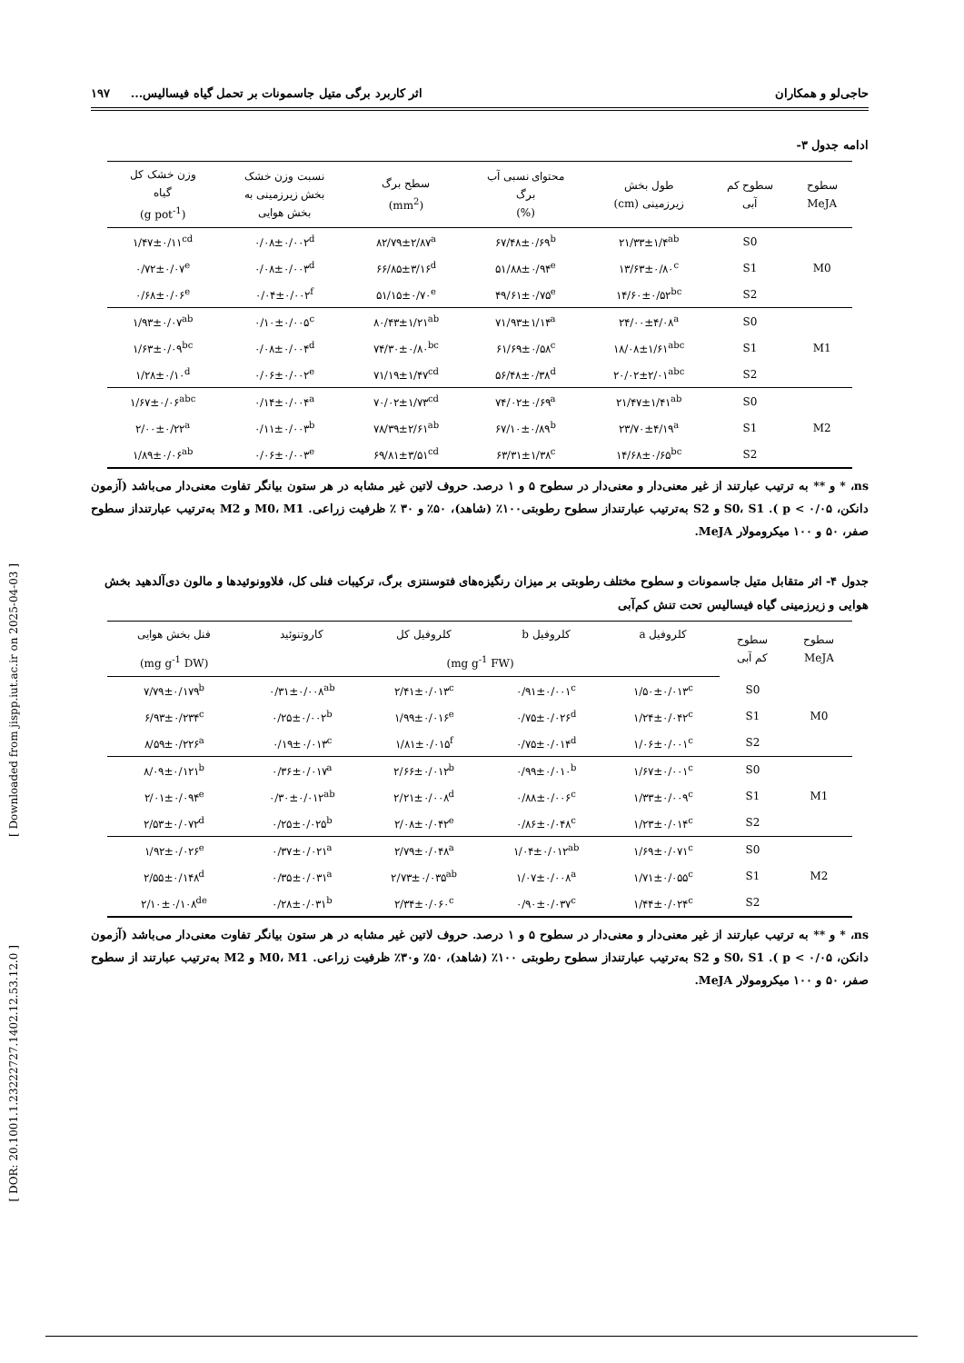[ Downloaded from jispp.iut.ac.ir on 2025-04-03 ]
[ DOR: 20.1001.1.23222727.1402.12.53.12.0 ]
حاجی‌لو و همکاران اثر کاربرد برگی متیل جاسمونات بر تحمل گیاه فیسالیس... ۱۹۷
ادامه جدول ۳-
| سطوح MeJA | سطوح کم آبی | طول بخش زیرزمینی (cm) | محتوای نسبی آب برگ (%) | سطح برگ (mm<sup>2</sup>) | نسبت وزن خشک بخش زیرزمینی به بخش هوایی | وزن خشک کل گیاه (g pot<sup>-1</sup>) |
| --- | --- | --- | --- | --- | --- | --- |
| M0 | S0 | ۲۱/۳۳±۱/۴<sup>ab</sup> | ۶۷/۴۸±۰/۶۹<sup>b</sup> | ۸۲/۷۹±۲/۸۷<sup>a</sup> | ۰/۰۸±۰/۰۰۲<sup>d</sup> | ۱/۴۷±۰/۱۱<sup>cd</sup> |
| | S1 | ۱۳/۶۳±۰/۸۰<sup>c</sup> | ۵۱/۸۸±۰/۹۴<sup>e</sup> | ۶۶/۸۵±۳/۱۶<sup>d</sup> | ۰/۰۸±۰/۰۰۳<sup>d</sup> | ۰/۷۲±۰/۰۷<sup>e</sup> |
| | S2 | ۱۴/۶۰±۰/۵۲<sup>bc</sup> | ۴۹/۶۱±۰/۷۵<sup>e</sup> | ۵۱/۱۵±۰/۷۰<sup>e</sup> | ۰/۰۴±۰/۰۰۲<sup>f</sup> | ۰/۶۸±۰/۰۶<sup>e</sup> |
| M1 | S0 | ۲۴/۰۰±۴/۰۸<sup>a</sup> | ۷۱/۹۳±۱/۱۴<sup>a</sup> | ۸۰/۴۳±۱/۲۱<sup>ab</sup> | ۰/۱۰±۰/۰۰۵<sup>c</sup> | ۱/۹۳±۰/۰۷<sup>ab</sup> |
| | S1 | ۱۸/۰۸±۱/۶۱<sup>abc</sup> | ۶۱/۶۹±۰/۵۸<sup>c</sup> | ۷۴/۳۰±۰/۸۰<sup>bc</sup> | ۰/۰۸±۰/۰۰۴<sup>d</sup> | ۱/۶۳±۰/۰۹<sup>bc</sup> |
| | S2 | ۲۰/۰۲±۲/۰۱<sup>abc</sup> | ۵۶/۴۸±۰/۳۸<sup>d</sup> | ۷۱/۱۹±۱/۴۷<sup>cd</sup> | ۰/۰۶±۰/۰۰۲<sup>e</sup> | ۱/۲۸±۰/۱۰<sup>d</sup> |
| M2 | S0 | ۲۱/۴۷±۱/۴۱<sup>ab</sup> | ۷۴/۰۲±۰/۶۹<sup>a</sup> | ۷۰/۰۲±۱/۷۳<sup>cd</sup> | ۰/۱۴±۰/۰۰۴<sup>a</sup> | ۱/۶۷±۰/۰۶<sup>abc</sup> |
| | S1 | ۲۳/۷۰±۴/۱۹<sup>a</sup> | ۶۷/۱۰±۰/۸۹<sup>b</sup> | ۷۸/۳۹±۲/۶۱<sup>ab</sup> | ۰/۱۱±۰/۰۰۳<sup>b</sup> | ۲/۰۰±۰/۲۲<sup>a</sup> |
| | S2 | ۱۴/۶۸±۰/۶۵<sup>bc</sup> | ۶۳/۳۱±۱/۳۸<sup>c</sup> | ۶۹/۸۱±۳/۵۱<sup>cd</sup> | ۰/۰۶±۰/۰۰۳<sup>e</sup> | ۱/۸۹±۰/۰۶<sup>ab</sup> |
ns، * و ** به ترتیب عبارتند از غیر معنی‌دار و معنی‌دار در سطوح ۵ و ۱ درصد. حروف لاتین غیر مشابه در هر ستون بیانگر تفاوت معنی‌دار می‌باشد (آزمون دانکن، p < ۰/۰۵ ). S0، S1 و S2 به‌ترتیب عبارتنداز سطوح رطوبتی۱۰۰٪ (شاهد)، ۵۰٪ و ۳۰ ٪ ظرفیت زراعی. M0، M1 و M2 به‌ترتیب عبارتنداز سطوح صفر، ۵۰ و ۱۰۰ میکرومولار MeJA.
جدول ۴- اثر متقابل متیل جاسمونات و سطوح مختلف رطوبتی بر میزان رنگیزه‌های فتوسنتزی برگ، ترکیبات فنلی کل، فلاوونوئیدها و مالون دی‌آلدهید بخش هوایی و زیرزمینی گیاه فیسالیس تحت تنش کم‌آبی
| سطوح MeJA | سطوح کم آبی | کلروفیل a | کلروفیل b | کلروفیل کل | کاروتنوئید | فنل بخش هوایی |
| --- | --- | --- | --- | --- | --- | --- |
| | | (mg g<sup>-1</sup> FW) | | | | (mg g<sup>-1</sup> DW) |
| M0 | S0 | ۱/۵۰±۰/۰۱۳<sup>c</sup> | ۰/۹۱±۰/۰۰۱<sup>c</sup> | ۲/۴۱±۰/۰۱۳<sup>c</sup> | ۰/۳۱±۰/۰۰۸<sup>ab</sup> | ۷/۷۹±۰/۱۷۹<sup>b</sup> |
| | S1 | ۱/۲۴±۰/۰۴۲<sup>c</sup> | ۰/۷۵±۰/۰۲۶<sup>d</sup> | ۱/۹۹±۰/۰۱۶<sup>e</sup> | ۰/۲۵±۰/۰۰۲<sup>b</sup> | ۶/۹۳±۰/۲۳۴<sup>c</sup> |
| | S2 | ۱/۰۶±۰/۰۰۱<sup>c</sup> | ۰/۷۵±۰/۰۱۴<sup>d</sup> | ۱/۸۱±۰/۰۱۵<sup>f</sup> | ۰/۱۹±۰/۰۱۳<sup>c</sup> | ۸/۵۹±۰/۲۲۶<sup>a</sup> |
| M1 | S0 | ۱/۶۷±۰/۰۰۱<sup>c</sup> | ۰/۹۹±۰/۰۱۰<sup>b</sup> | ۲/۶۶±۰/۰۱۲<sup>b</sup> | ۰/۳۶±۰/۰۱۷<sup>a</sup> | ۸/۰۹±۰/۱۲۱<sup>b</sup> |
| | S1 | ۱/۳۳±۰/۰۰۹<sup>c</sup> | ۰/۸۸±۰/۰۰۶<sup>c</sup> | ۲/۲۱±۰/۰۰۸<sup>d</sup> | ۰/۳۰±۰/۰۱۲<sup>ab</sup> | ۲/۰۱±۰/۰۹۴<sup>e</sup> |
| | S2 | ۱/۲۳±۰/۰۱۴<sup>c</sup> | ۰/۸۶±۰/۰۴۸<sup>c</sup> | ۲/۰۸±۰/۰۴۲<sup>e</sup> | ۰/۲۵±۰/۰۲۵<sup>b</sup> | ۲/۵۳±۰/۰۷۲<sup>d</sup> |
| M2 | S0 | ۱/۶۹±۰/۰۷۱<sup>c</sup> | ۱/۰۴±۰/۰۱۲<sup>ab</sup> | ۲/۷۹±۰/۰۴۸<sup>a</sup> | ۰/۳۷±۰/۰۲۱<sup>a</sup> | ۱/۹۲±۰/۰۲۶<sup>e</sup> |
| | S1 | ۱/۷۱±۰/۰۵۵<sup>c</sup> | ۱/۰۷±۰/۰۰۸<sup>a</sup> | ۲/۷۳±۰/۰۳۵<sup>ab</sup> | ۰/۳۵±۰/۰۳۱<sup>a</sup> | ۲/۵۵±۰/۱۴۸<sup>d</sup> |
| | S2 | ۱/۴۴±۰/۰۲۴<sup>c</sup> | ۰/۹۰±۰/۰۳۷<sup>c</sup> | ۲/۳۴±۰/۰۶۰<sup>c</sup> | ۰/۲۸±۰/۰۳۱<sup>b</sup> | ۲/۱۰±۰/۱۰۸<sup>de</sup> |
ns، * و ** به ترتیب عبارتند از غیر معنی‌دار و معنی‌دار در سطوح ۵ و ۱ درصد. حروف لاتین غیر مشابه در هر ستون بیانگر تفاوت معنی‌دار می‌باشد (آزمون دانکن، p < ۰/۰۵ ). S0، S1 و S2 به‌ترتیب عبارتنداز سطوح رطوبتی ۱۰۰٪ (شاهد)، ۵۰٪ و۳۰٪ ظرفیت زراعی. M0، M1 و M2 به‌ترتیب عبارتند از سطوح صفر، ۵۰ و ۱۰۰ میکرومولار MeJA.